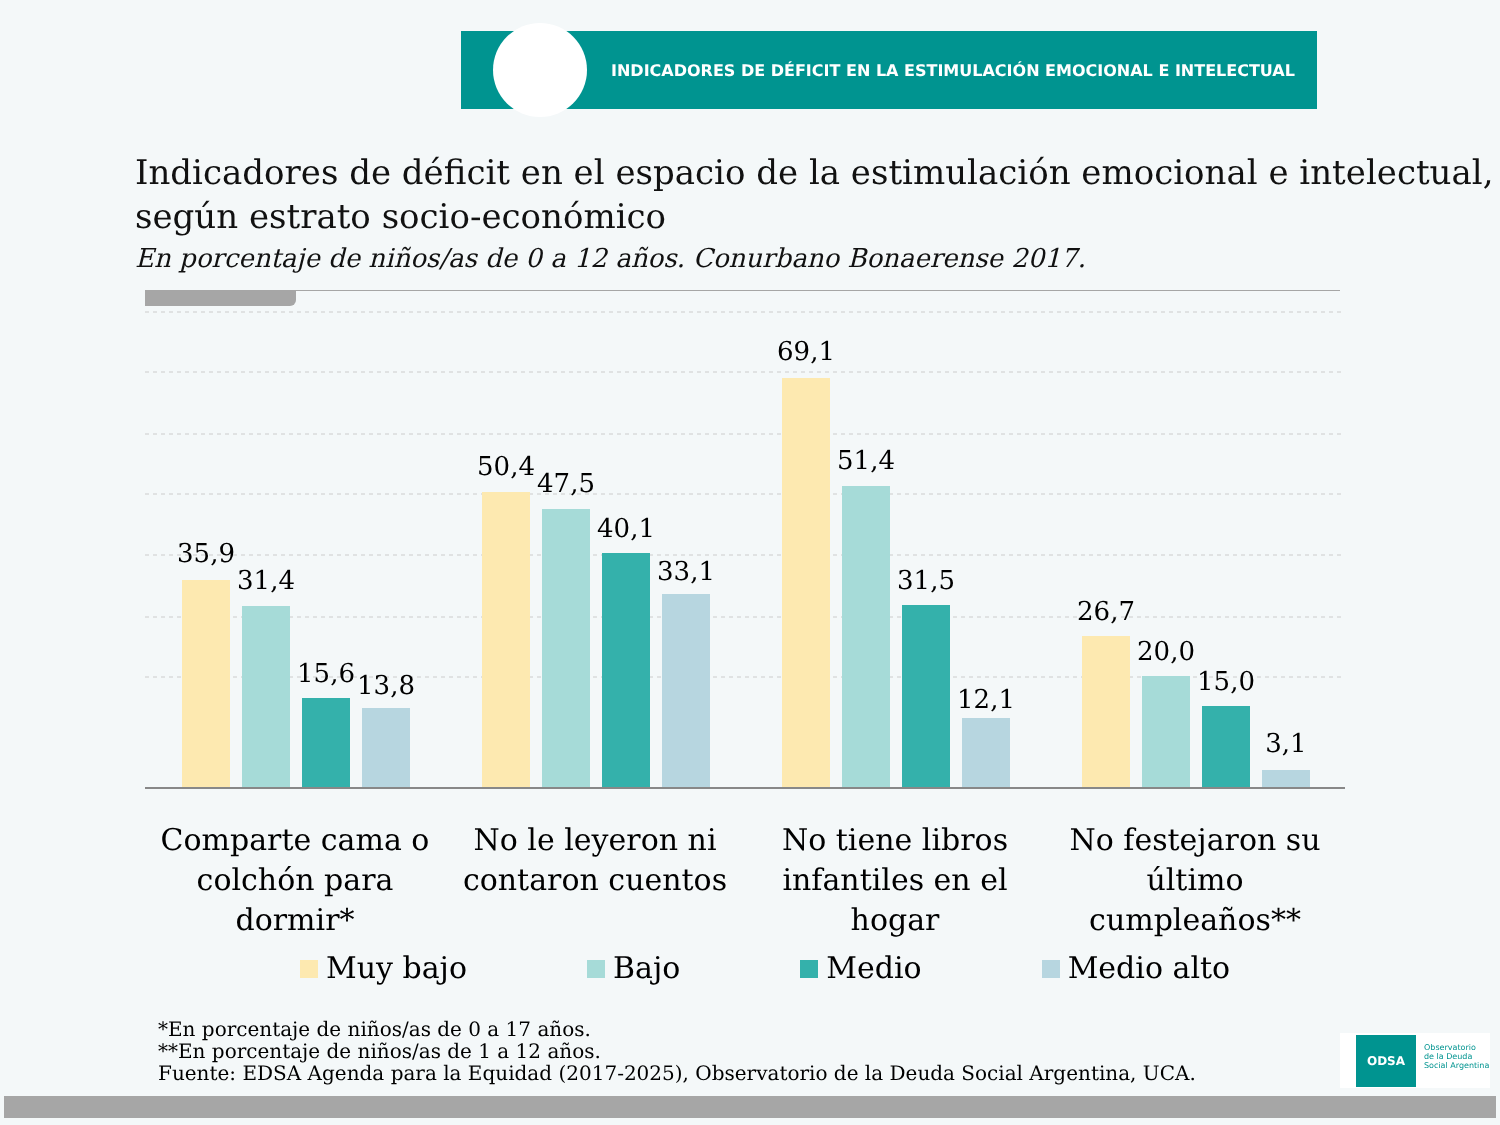INDICADORES DE DÉFICIT EN LA ESTIMULACIÓN EMOCIONAL E INTELECTUAL
Indicadores de déficit en el espacio de la estimulación emocional e intelectual,
según estrato socio-económico
En porcentaje de niños/as de 0 a 12 años. Conurbano Bonaerense 2017.
35,9
31,4
15,6
13,8
50,4
47,5
40,1
33,1
69,1
51,4
31,5
12,1
26,7
20,0
15,0
3,1
Comparte cama o colchón para dormir*
No le leyeron ni contaron cuentos
No tiene libros infantiles en el hogar
No festejaron su último cumpleaños**
Muy bajo Bajo Medio Medio alto
*En porcentaje de niños/as de 0 a 17 años.
**En porcentaje de niños/as de 1 a 12 años.
Fuente: EDSA Agenda para la Equidad (2017-2025), Observatorio de la Deuda Social Argentina, UCA.
ODSA Observatorio
de la Deuda
Social Argentina